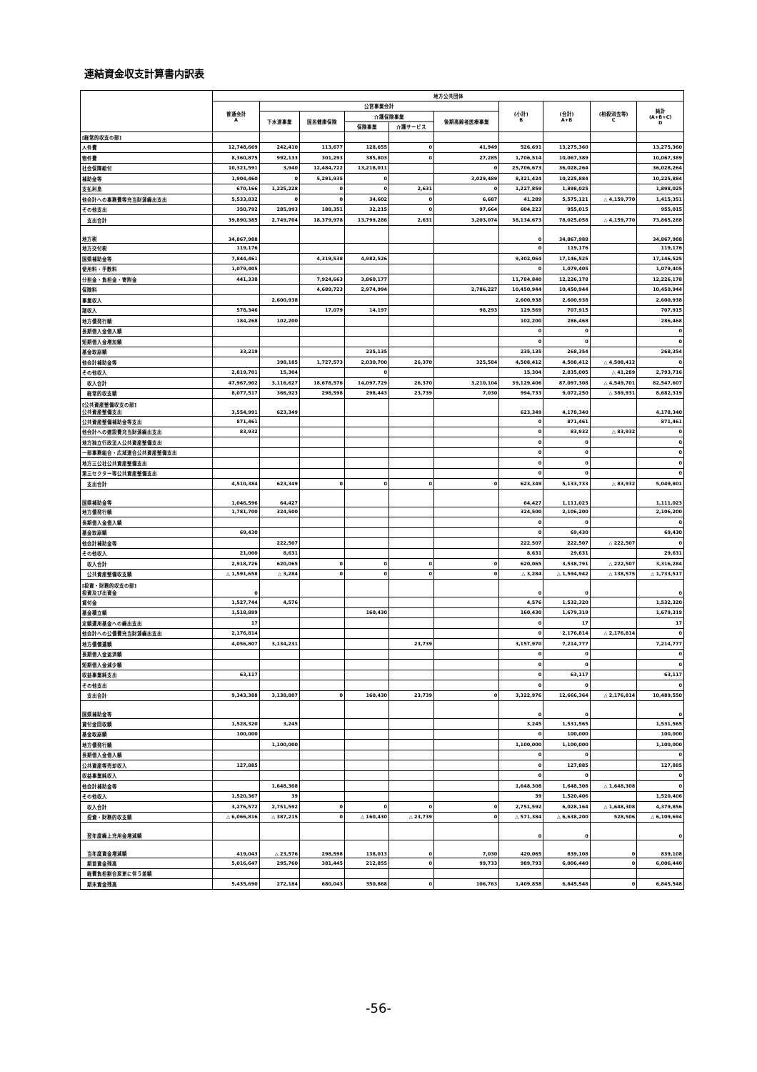連結資金収支計算書内訳表
| | 地方公共団体 | | | | | | | | | |
| --- | --- | --- | --- | --- | --- | --- | --- | --- | --- | --- |
| | 普通会計 A | 公営事業会計 | | | | | (小計) B | (合計) A+B | (相殺消去等) C | 純計 (A+B+C) D |
| | | 下水道事業 | 国民健康保険 | 介護保険事業 | | 後期高齢者医療事業 | | | | |
| | | | | 保険事業 | 介護サービス | | | | | |
| [経常的収支の部] | | | | | | | | | | |
| 人件費 | 12,748,669 | 242,410 | 113,677 | 128,655 | 0 | 41,949 | 526,691 | 13,275,360 | | 13,275,360 |
| 物件費 | 8,360,875 | 992,133 | 301,293 | 385,803 | 0 | 27,285 | 1,706,514 | 10,067,389 | | 10,067,389 |
| 社会保障給付 | 10,321,591 | 3,940 | 12,484,722 | 13,218,011 | | 0 | 25,706,673 | 36,028,264 | | 36,028,264 |
| 補助金等 | 1,904,460 | 0 | 5,291,935 | 0 | | 3,029,489 | 8,321,424 | 10,225,884 | | 10,225,884 |
| 支払利息 | 670,166 | 1,225,228 | 0 | 0 | 2,631 | 0 | 1,227,859 | 1,898,025 | | 1,898,025 |
| 他会計への事務費等充当財源繰出支出 | 5,533,832 | 0 | 0 | 34,602 | 0 | 6,687 | 41,289 | 5,575,121 | △ 4,159,770 | 1,415,351 |
| その他支出 | 350,792 | 285,993 | 188,351 | 32,215 | 0 | 97,664 | 604,223 | 955,015 | | 955,015 |
| 支出合計 | 39,890,385 | 2,749,704 | 18,379,978 | 13,799,286 | 2,631 | 3,203,074 | 38,134,673 | 78,025,058 | △ 4,159,770 | 73,865,288 |
| 地方税 | 34,867,988 | | | | | | 0 | 34,867,988 | | 34,867,988 |
| 地方交付税 | 119,176 | | | | | | 0 | 119,176 | | 119,176 |
| 国県補助金等 | 7,844,461 | | 4,319,538 | 4,982,526 | | | 9,302,064 | 17,146,525 | | 17,146,525 |
| 使用料・手数料 | 1,079,405 | | | | | | 0 | 1,079,405 | | 1,079,405 |
| 分担金・負担金・寄附金 | 441,338 | | 7,924,663 | 3,860,177 | | | 11,784,840 | 12,226,178 | | 12,226,178 |
| 保険料 | | | 4,689,723 | 2,974,994 | | 2,786,227 | 10,450,944 | 10,450,944 | | 10,450,944 |
| 事業収入 | | 2,600,938 | | | | | 2,600,938 | 2,600,938 | | 2,600,938 |
| 諸収入 | 578,346 | | 17,079 | 14,197 | | 98,293 | 129,569 | 707,915 | | 707,915 |
| 地方債発行額 | 184,268 | 102,200 | | | | | 102,200 | 286,468 | | 286,468 |
| 長期借入金借入額 | | | | | | | 0 | 0 | | 0 |
| 短期借入金増加額 | | | | | | | 0 | 0 | | 0 |
| 基金取崩額 | 33,219 | | | 235,135 | | | 235,135 | 268,354 | | 268,354 |
| 他会計補助金等 | | 398,185 | 1,727,573 | 2,030,700 | 26,370 | 325,584 | 4,508,412 | 4,508,412 | △ 4,508,412 | 0 |
| その他収入 | 2,819,701 | 15,304 | | 0 | | | 15,304 | 2,835,005 | △ 41,289 | 2,793,716 |
| 収入合計 | 47,967,902 | 3,116,627 | 18,678,576 | 14,097,729 | 26,370 | 3,210,104 | 39,129,406 | 87,097,308 | △ 4,549,701 | 82,547,607 |
| 経常的収支額 | 8,077,517 | 366,923 | 298,598 | 298,443 | 23,739 | 7,030 | 994,733 | 9,072,250 | △ 389,931 | 8,682,319 |
| [公共資産整備収支の部] 公共資産整備支出 | 3,554,991 | 623,349 | | | | | 623,349 | 4,178,340 | | 4,178,340 |
| 公共資産整備補助金等支出 | 871,461 | | | | | | 0 | 871,461 | | 871,461 |
| 他会計への建設費充当財源繰出支出 | 83,932 | | | | | | 0 | 83,932 | △ 83,932 | 0 |
| 地方独立行政法人公共資産整備支出 | | | | | | | 0 | 0 | | 0 |
| 一部事務組合・広域連合公共資産整備支出 | | | | | | | 0 | 0 | | 0 |
| 地方三公社公共資産整備支出 | | | | | | | 0 | 0 | | 0 |
| 第三セクター等公共資産整備支出 | | | | | | | 0 | 0 | | 0 |
| 支出合計 | 4,510,384 | 623,349 | 0 | 0 | 0 | 0 | 623,349 | 5,133,733 | △ 83,932 | 5,049,801 |
| 国県補助金等 | 1,046,596 | 64,427 | | | | | 64,427 | 1,111,023 | | 1,111,023 |
| 地方債発行額 | 1,781,700 | 324,500 | | | | | 324,500 | 2,106,200 | | 2,106,200 |
| 長期借入金借入額 | | | | | | | 0 | 0 | | 0 |
| 基金取崩額 | 69,430 | | | | | | 0 | 69,430 | | 69,430 |
| 他会計補助金等 | | 222,507 | | | | | 222,507 | 222,507 | △ 222,507 | 0 |
| その他収入 | 21,000 | 8,631 | | | | | 8,631 | 29,631 | | 29,631 |
| 収入合計 | 2,918,726 | 620,065 | 0 | 0 | 0 | 0 | 620,065 | 3,538,791 | △ 222,507 | 3,316,284 |
| 公共資産整備収支額 | △ 1,591,658 | △ 3,284 | 0 | 0 | 0 | 0 | △ 3,284 | △ 1,594,942 | △ 138,575 | △ 1,733,517 |
| [投資・財務的収支の部] 投資及び出資金 | 0 | | | | | | 0 | 0 | | 0 |
| 貸付金 | 1,527,744 | 4,576 | | | | | 4,576 | 1,532,320 | | 1,532,320 |
| 基金積立額 | 1,518,889 | | | 160,430 | | | 160,430 | 1,679,319 | | 1,679,319 |
| 定額運用基金への繰出支出 | 17 | | | | | | 0 | 17 | | 17 |
| 他会計への公債費充当財源繰出支出 | 2,176,814 | | | | | | 0 | 2,176,814 | △ 2,176,814 | 0 |
| 地方債償還額 | 4,056,807 | 3,134,231 | | | 23,739 | | 3,157,970 | 7,214,777 | | 7,214,777 |
| 長期借入金返済額 | | | | | | | 0 | 0 | | 0 |
| 短期借入金減少額 | | | | | | | 0 | 0 | | 0 |
| 収益事業純支出 | 63,117 | | | | | | 0 | 63,117 | | 63,117 |
| その他支出 | | | | | | | 0 | 0 | | 0 |
| 支出合計 | 9,343,388 | 3,138,807 | 0 | 160,430 | 23,739 | 0 | 3,322,976 | 12,666,364 | △ 2,176,814 | 10,489,550 |
| 国県補助金等 | | | | | | | 0 | 0 | | 0 |
| 貸付金回収額 | 1,528,320 | 3,245 | | | | | 3,245 | 1,531,565 | | 1,531,565 |
| 基金取崩額 | 100,000 | | | | | | 0 | 100,000 | | 100,000 |
| 地方債発行額 | | 1,100,000 | | | | | 1,100,000 | 1,100,000 | | 1,100,000 |
| 長期借入金借入額 | | | | | | | 0 | 0 | | 0 |
| 公共資産等売却収入 | 127,885 | | | | | | 0 | 127,885 | | 127,885 |
| 収益事業純収入 | | | | | | | 0 | 0 | | 0 |
| 他会計補助金等 | | 1,648,308 | | | | | 1,648,308 | 1,648,308 | △ 1,648,308 | 0 |
| その他収入 | 1,520,367 | 39 | | | | | 39 | 1,520,406 | | 1,520,406 |
| 収入合計 | 3,276,572 | 2,751,592 | 0 | 0 | 0 | 0 | 2,751,592 | 6,028,164 | △ 1,648,308 | 4,379,856 |
| 投資・財務的収支額 | △ 6,066,816 | △ 387,215 | 0 | △ 160,430 | △ 23,739 | 0 | △ 571,384 | △ 6,638,200 | 528,506 | △ 6,109,694 |
| 翌年度繰上充用金増減額 | | | | | | | 0 | 0 | | 0 |
| 当年度資金増減額 | 419,043 | △ 23,576 | 298,598 | 138,013 | 0 | 7,030 | 420,065 | 839,108 | 0 | 839,108 |
| 期首資金残高 | 5,016,647 | 295,760 | 381,445 | 212,855 | 0 | 99,733 | 989,793 | 6,006,440 | 0 | 6,006,440 |
| 経費負担割合変更に伴う差額 | | | | | | | | | | |
| 期末資金残高 | 5,435,690 | 272,184 | 680,043 | 350,868 | 0 | 106,763 | 1,409,858 | 6,845,548 | 0 | 6,845,548 |
-56-